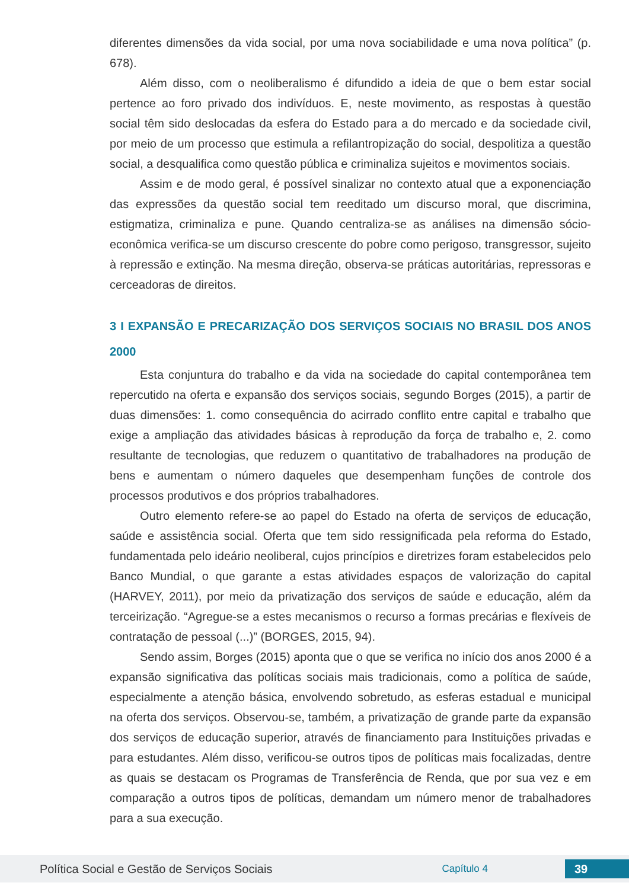diferentes dimensões da vida social, por uma nova sociabilidade e uma nova política” (p. 678).
Além disso, com o neoliberalismo é difundido a ideia de que o bem estar social pertence ao foro privado dos indivíduos. E, neste movimento, as respostas à questão social têm sido deslocadas da esfera do Estado para a do mercado e da sociedade civil, por meio de um processo que estimula a refilantropização do social, despolitiza a questão social, a desqualifica como questão pública e criminaliza sujeitos e movimentos sociais.
Assim e de modo geral, é possível sinalizar no contexto atual que a exponenciação das expressões da questão social tem reeditado um discurso moral, que discrimina, estigmatiza, criminaliza e pune. Quando centraliza-se as análises na dimensão sócio-econômica verifica-se um discurso crescente do pobre como perigoso, transgressor, sujeito à repressão e extinção. Na mesma direção, observa-se práticas autoritárias, repressoras e cerceadoras de direitos.
3 I EXPANSÃO E PRECARIZAÇÃO DOS SERVIÇOS SOCIAIS NO BRASIL DOS ANOS 2000
Esta conjuntura do trabalho e da vida na sociedade do capital contemporânea tem repercutido na oferta e expansão dos serviços sociais, segundo Borges (2015), a partir de duas dimensões: 1. como consequência do acirrado conflito entre capital e trabalho que exige a ampliação das atividades básicas à reprodução da força de trabalho e, 2. como resultante de tecnologias, que reduzem o quantitativo de trabalhadores na produção de bens e aumentam o número daqueles que desempenham funções de controle dos processos produtivos e dos próprios trabalhadores.
Outro elemento refere-se ao papel do Estado na oferta de serviços de educação, saúde e assistência social. Oferta que tem sido ressignificada pela reforma do Estado, fundamentada pelo ideário neoliberal, cujos princípios e diretrizes foram estabelecidos pelo Banco Mundial, o que garante a estas atividades espaços de valorização do capital (HARVEY, 2011), por meio da privatização dos serviços de saúde e educação, além da terceirização. “Agregue-se a estes mecanismos o recurso a formas precárias e flexíveis de contratação de pessoal (...)” (BORGES, 2015, 94).
Sendo assim, Borges (2015) aponta que o que se verifica no início dos anos 2000 é a expansão significativa das políticas sociais mais tradicionais, como a política de saúde, especialmente a atenção básica, envolvendo sobretudo, as esferas estadual e municipal na oferta dos serviços. Observou-se, também, a privatização de grande parte da expansão dos serviços de educação superior, através de financiamento para Instituições privadas e para estudantes. Além disso, verificou-se outros tipos de políticas mais focalizadas, dentre as quais se destacam os Programas de Transferência de Renda, que por sua vez e em comparação a outros tipos de políticas, demandam um número menor de trabalhadores para a sua execução.
Política Social e Gestão de Serviços Sociais Capítulo 4 39